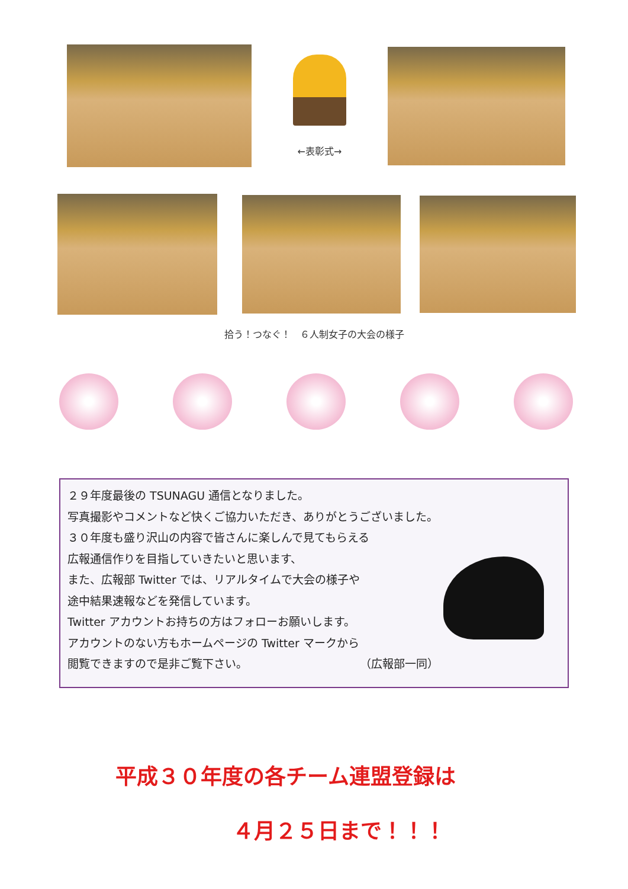←表彰式→
拾う！つなぐ！　６人制女子の大会の様子
２９年度最後の TSUNAGU 通信となりました。
写真撮影やコメントなど快くご協力いただき、ありがとうございました。
３０年度も盛り沢山の内容で皆さんに楽しんで見てもらえる
広報通信作りを目指していきたいと思います、
また、広報部 Twitter では、リアルタイムで大会の様子や
途中結果速報などを発信しています。
Twitter アカウントお持ちの方はフォローお願いします。
アカウントのない方もホームページの Twitter マークから
閲覧できますので是非ご覧下さい。 （広報部一同）
平成３０年度の各チーム連盟登録は
４月２５日まで！！！